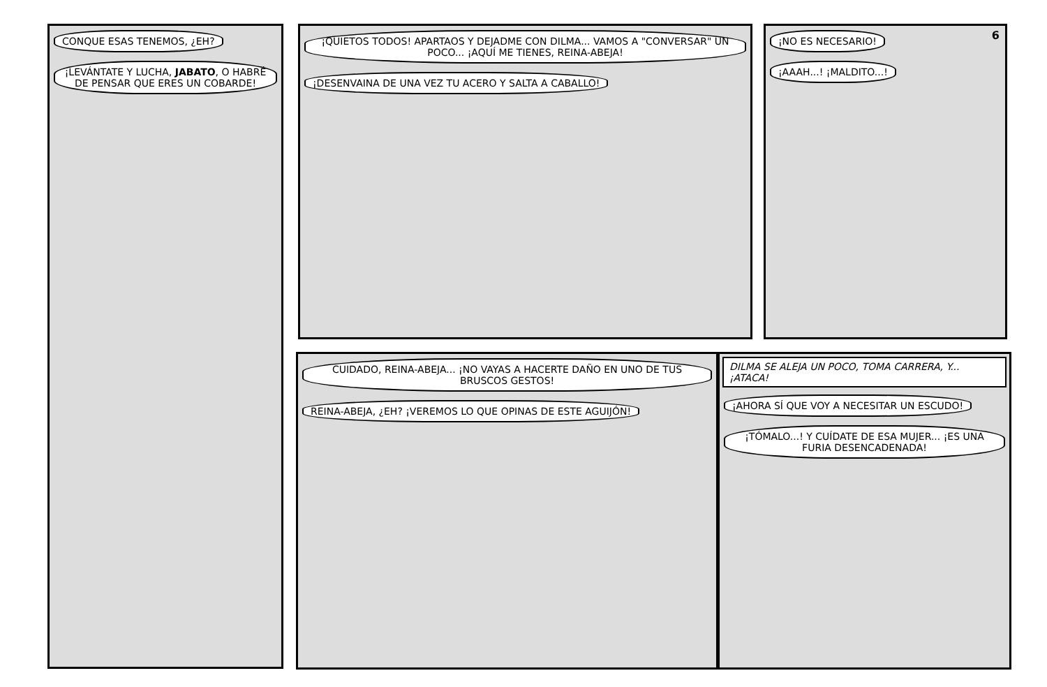CONQUE ESAS TENEMOS, ¿EH?
¡LEVÁNTATE Y LUCHA, JABATO, O HABRÉ DE PENSAR QUE ERES UN COBARDE!
¡QUIETOS TODOS! APARTAOS Y DEJADME CON DILMA... VAMOS A "CONVERSAR" UN POCO... ¡AQUÍ ME TIENES, REINA-ABEJA!
¡DESENVAINA DE UNA VEZ TU ACERO Y SALTA A CABALLO!
6
¡NO ES NECESARIO! ¡AAAH...! ¡MALDITO...!
CUIDADO, REINA-ABEJA... ¡NO VAYAS A HACERTE DAÑO EN UNO DE TUS BRUSCOS GESTOS!
REINA-ABEJA, ¿EH? ¡VEREMOS LO QUE OPINAS DE ESTE AGUIJÓN!
DILMA SE ALEJA UN POCO, TOMA CARRERA, Y... ¡ATACA!
¡AHORA SÍ QUE VOY A NECESITAR UN ESCUDO!
¡TÓMALO...! Y CUÍDATE DE ESA MUJER... ¡ES UNA FURIA DESENCADENADA!